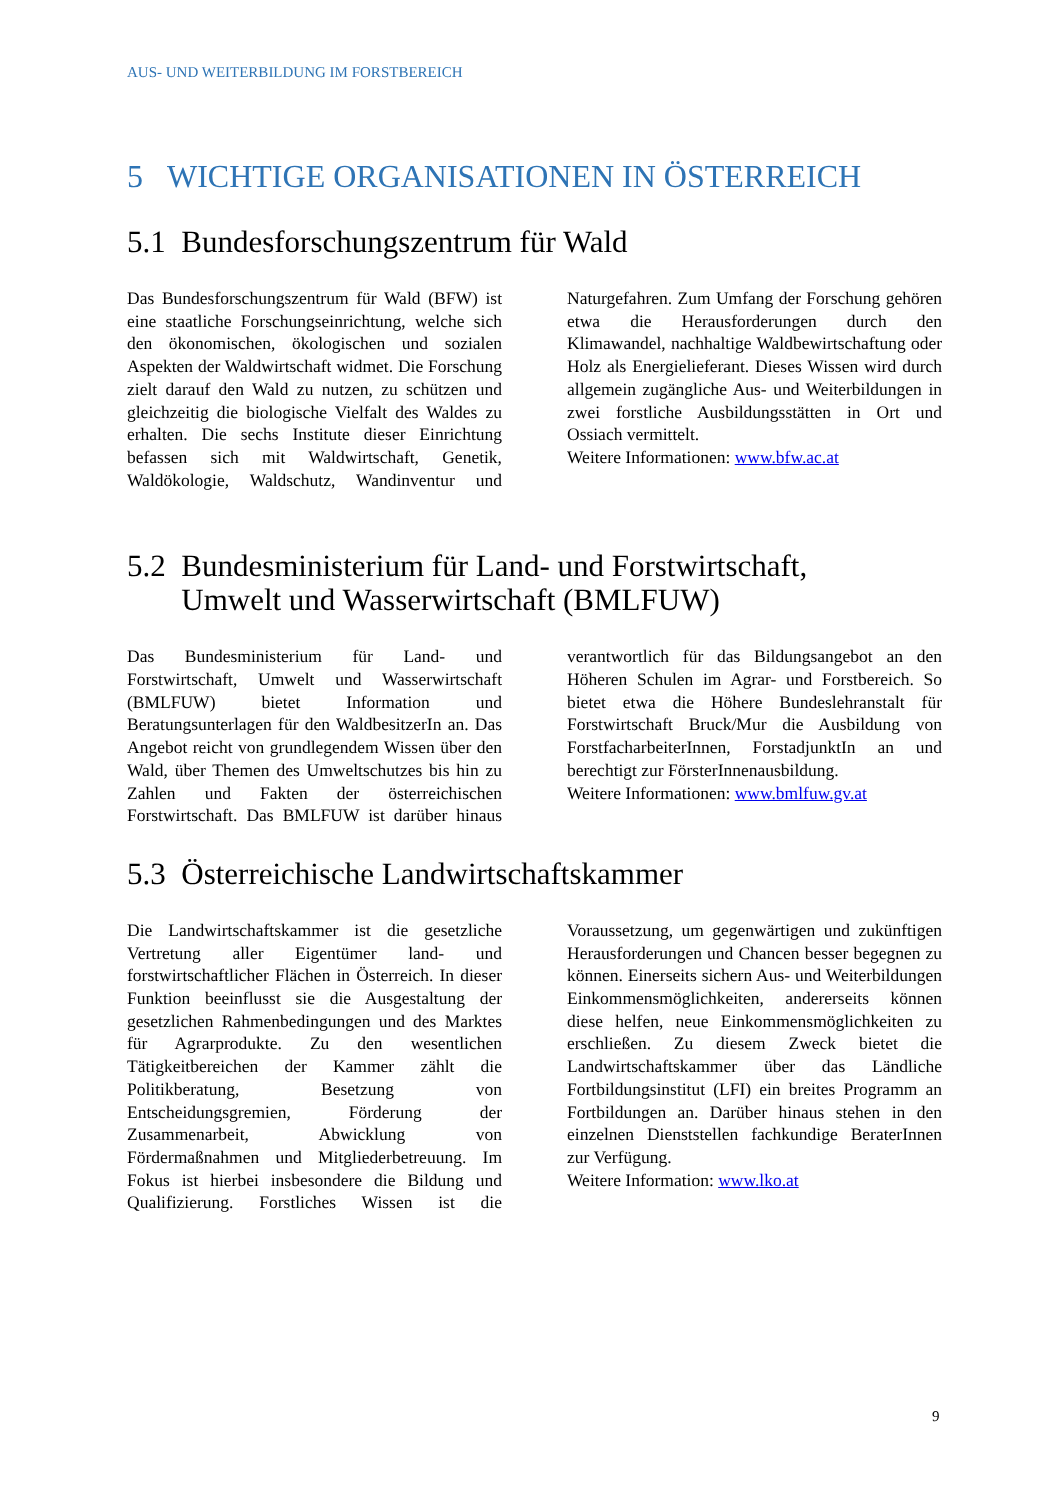AUS- UND WEITERBILDUNG IM FORSTBEREICH
5 WICHTIGE ORGANISATIONEN IN ÖSTERREICH
5.1 Bundesforschungszentrum für Wald
Das Bundesforschungszentrum für Wald (BFW) ist eine staatliche Forschungseinrichtung, welche sich den ökonomischen, ökologischen und sozialen Aspekten der Waldwirtschaft widmet. Die Forschung zielt darauf den Wald zu nutzen, zu schützen und gleichzeitig die biologische Vielfalt des Waldes zu erhalten. Die sechs Institute dieser Einrichtung befassen sich mit Waldwirtschaft, Genetik, Waldökologie, Waldschutz, Wandinventur und Naturgefahren. Zum Umfang der Forschung gehören etwa die Herausforderungen durch den Klimawandel, nachhaltige Waldbewirtschaftung oder Holz als Energielieferant. Dieses Wissen wird durch allgemein zugängliche Aus- und Weiterbildungen in zwei forstliche Ausbildungsstätten in Ort und Ossiach vermittelt.
Weitere Informationen: www.bfw.ac.at
5.2 Bundesministerium für Land- und Forstwirtschaft,
Umwelt und Wasserwirtschaft (BMLFUW)
Das Bundesministerium für Land- und Forstwirtschaft, Umwelt und Wasserwirtschaft (BMLFUW) bietet Information und Beratungsunterlagen für den WaldbesitzerIn an. Das Angebot reicht von grundlegendem Wissen über den Wald, über Themen des Umweltschutzes bis hin zu Zahlen und Fakten der österreichischen Forstwirtschaft. Das BMLFUW ist darüber hinaus verantwortlich für das Bildungsangebot an den Höheren Schulen im Agrar- und Forstbereich. So bietet etwa die Höhere Bundeslehranstalt für Forstwirtschaft Bruck/Mur die Ausbildung von ForstfacharbeiterInnen, ForstadjunktIn an und berechtigt zur FörsterInnenausbildung.
Weitere Informationen: www.bmlfuw.gv.at
5.3 Österreichische Landwirtschaftskammer
Die Landwirtschaftskammer ist die gesetzliche Vertretung aller Eigentümer land- und forstwirtschaftlicher Flächen in Österreich. In dieser Funktion beeinflusst sie die Ausgestaltung der gesetzlichen Rahmenbedingungen und des Marktes für Agrarprodukte. Zu den wesentlichen Tätigkeitbereichen der Kammer zählt die Politikberatung, Besetzung von Entscheidungsgremien, Förderung der Zusammenarbeit, Abwicklung von Fördermaßnahmen und Mitgliederbetreuung. Im Fokus ist hierbei insbesondere die Bildung und Qualifizierung. Forstliches Wissen ist die Voraussetzung, um gegenwärtigen und zukünftigen Herausforderungen und Chancen besser begegnen zu können. Einerseits sichern Aus- und Weiterbildungen Einkommensmöglichkeiten, andererseits können diese helfen, neue Einkommensmöglichkeiten zu erschließen. Zu diesem Zweck bietet die Landwirtschaftskammer über das Ländliche Fortbildungsinstitut (LFI) ein breites Programm an Fortbildungen an. Darüber hinaus stehen in den einzelnen Dienststellen fachkundige BeraterInnen zur Verfügung.
Weitere Information: www.lko.at
9